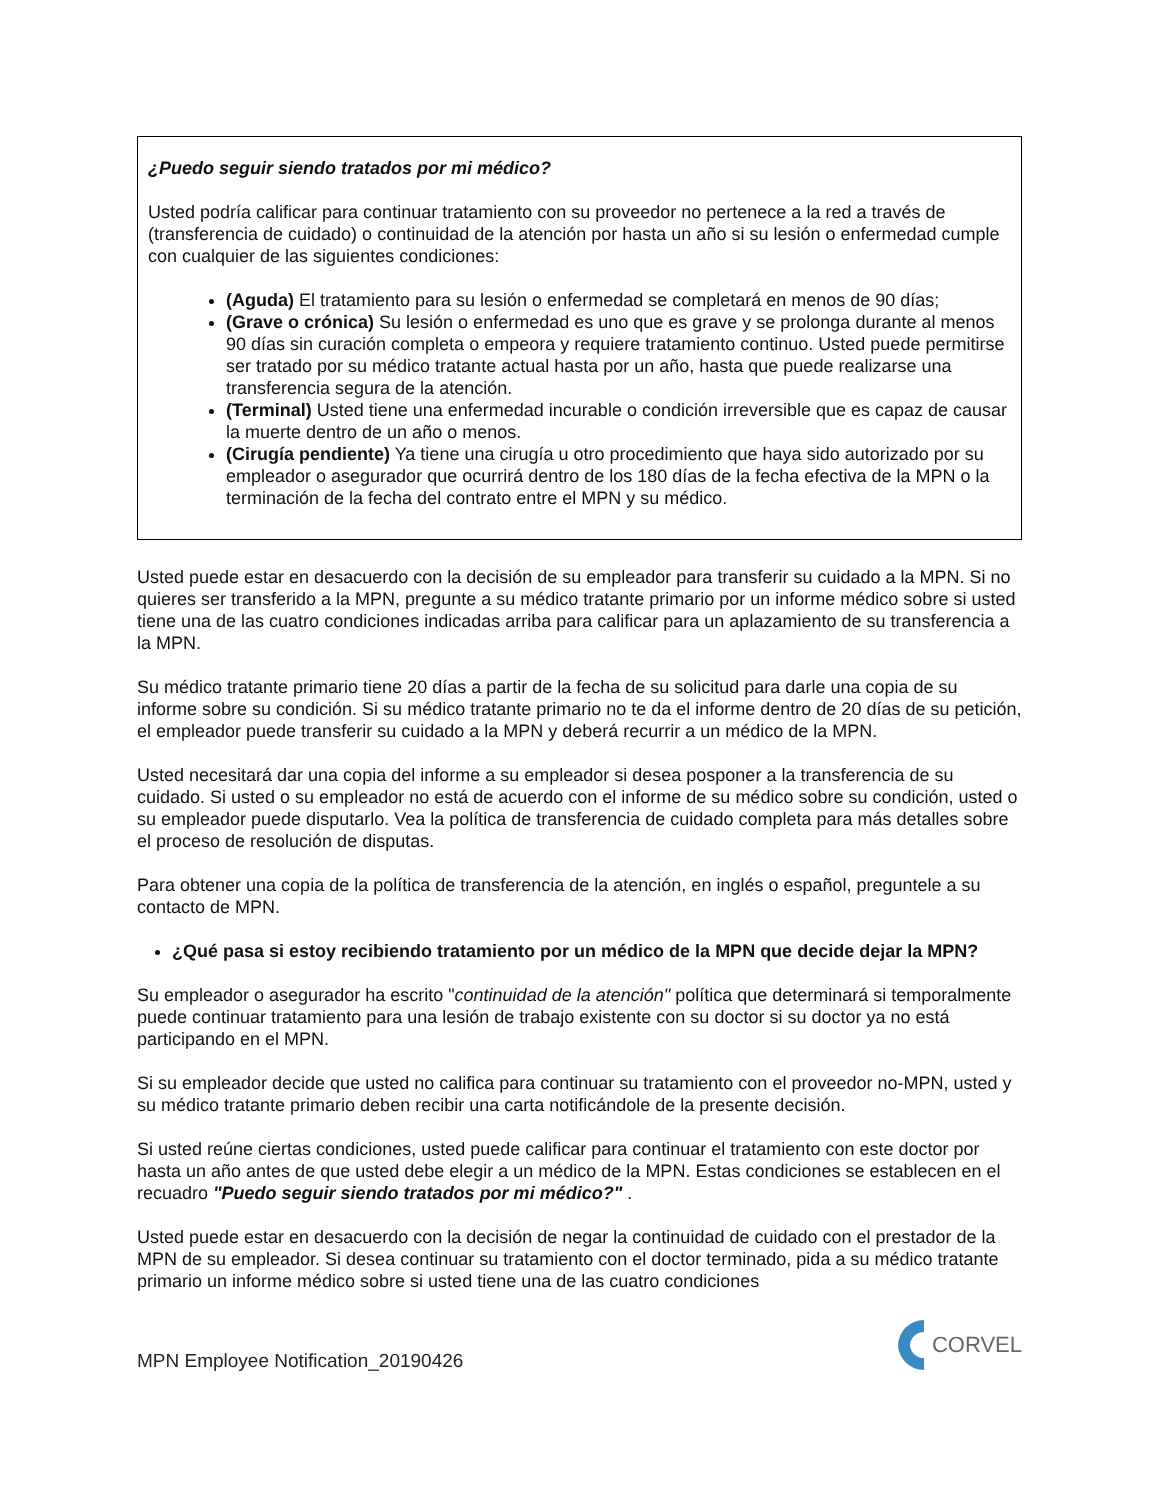¿Puedo seguir siendo tratados por mi médico?
Usted podría calificar para continuar tratamiento con su proveedor no pertenece a la red a través de (transferencia de cuidado) o continuidad de la atención por hasta un año si su lesión o enfermedad cumple con cualquier de las siguientes condiciones:
(Aguda) El tratamiento para su lesión o enfermedad se completará en menos de 90 días;
(Grave o crónica) Su lesión o enfermedad es uno que es grave y se prolonga durante al menos 90 días sin curación completa o empeora y requiere tratamiento continuo. Usted puede permitirse ser tratado por su médico tratante actual hasta por un año, hasta que puede realizarse una transferencia segura de la atención.
(Terminal) Usted tiene una enfermedad incurable o condición irreversible que es capaz de causar la muerte dentro de un año o menos.
(Cirugía pendiente) Ya tiene una cirugía u otro procedimiento que haya sido autorizado por su empleador o asegurador que ocurrirá dentro de los 180 días de la fecha efectiva de la MPN o la terminación de la fecha del contrato entre el MPN y su médico.
Usted puede estar en desacuerdo con la decisión de su empleador para transferir su cuidado a la MPN. Si no quieres ser transferido a la MPN, pregunte a su médico tratante primario por un informe médico sobre si usted tiene una de las cuatro condiciones indicadas arriba para calificar para un aplazamiento de su transferencia a la MPN.
Su médico tratante primario tiene 20 días a partir de la fecha de su solicitud para darle una copia de su informe sobre su condición. Si su médico tratante primario no te da el informe dentro de 20 días de su petición, el empleador puede transferir su cuidado a la MPN y deberá recurrir a un médico de la MPN.
Usted necesitará dar una copia del informe a su empleador si desea posponer a la transferencia de su cuidado. Si usted o su empleador no está de acuerdo con el informe de su médico sobre su condición, usted o su empleador puede disputarlo. Vea la política de transferencia de cuidado completa para más detalles sobre el proceso de resolución de disputas.
Para obtener una copia de la política de transferencia de la atención, en inglés o español, preguntele a su contacto de MPN.
¿Qué pasa si estoy recibiendo tratamiento por un médico de la MPN que decide dejar la MPN?
Su empleador o asegurador ha escrito "continuidad de la atención" política que determinará si temporalmente puede continuar tratamiento para una lesión de trabajo existente con su doctor si su doctor ya no está participando en el MPN.
Si su empleador decide que usted no califica para continuar su tratamiento con el proveedor no-MPN, usted y su médico tratante primario deben recibir una carta notificándole de la presente decisión.
Si usted reúne ciertas condiciones, usted puede calificar para continuar el tratamiento con este doctor por hasta un año antes de que usted debe elegir a un médico de la MPN. Estas condiciones se establecen en el recuadro "Puedo seguir siendo tratados por mi médico?" .
Usted puede estar en desacuerdo con la decisión de negar la continuidad de cuidado con el prestador de la MPN de su empleador. Si desea continuar su tratamiento con el doctor terminado, pida a su médico tratante primario un informe médico sobre si usted tiene una de las cuatro condiciones
MPN Employee Notification_20190426 CORVEL